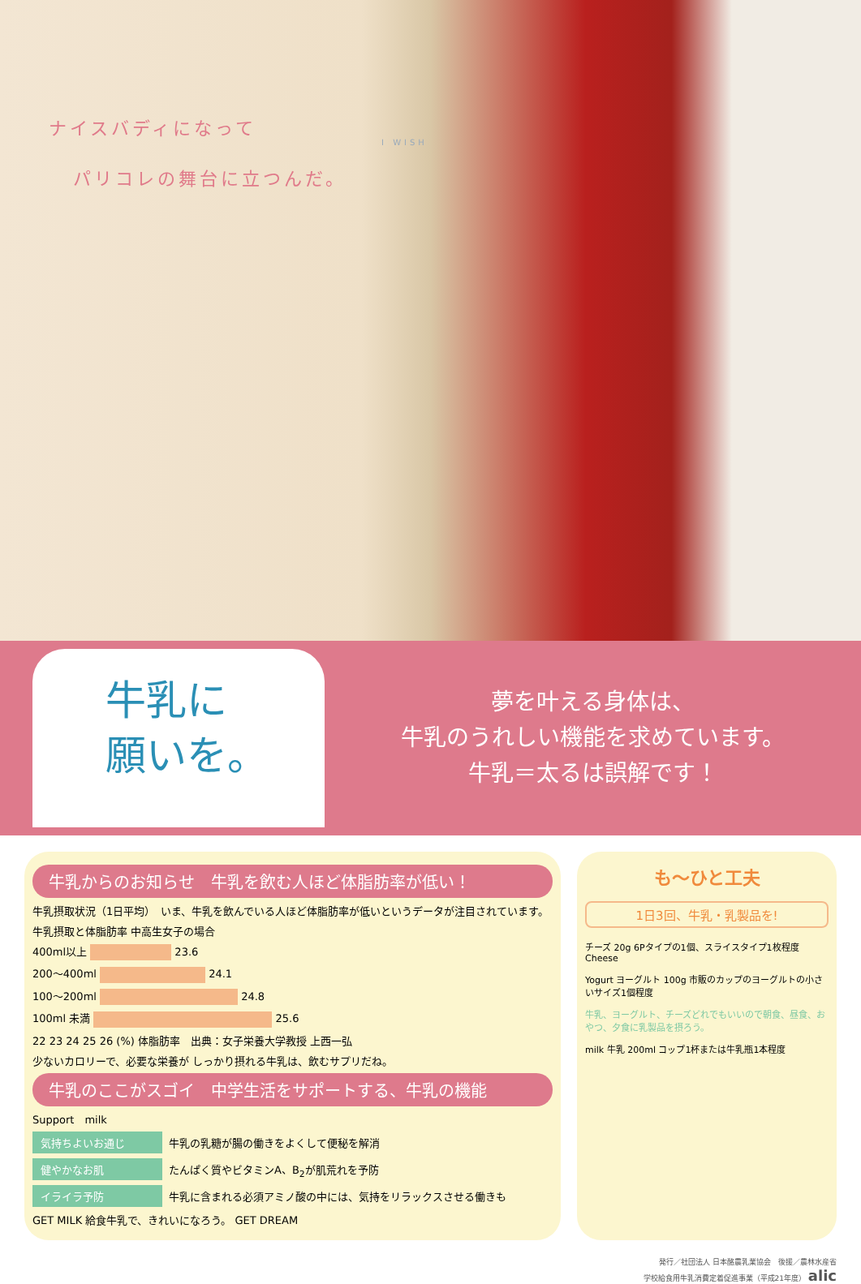ナイスバディになって
パリコレの舞台に立つんだ。
I WISH
牛乳に
願いを。
夢を叶える身体は、
牛乳のうれしい機能を求めています。
牛乳＝太るは誤解です！
牛乳からのお知らせ　牛乳を飲む人ほど体脂肪率が低い！
牛乳摂取状況（1日平均）　いま、牛乳を飲んでいる人ほど体脂肪率が低いというデータが注目されています。
牛乳摂取と体脂肪率 中高生女子の場合
400ml以上 23.6
200〜400ml 24.1
100〜200ml 24.8
100ml 未満 25.6
22 23 24 25 26 (%) 体脂肪率　出典：女子栄養大学教授 上西一弘
少ないカロリーで、必要な栄養が しっかり摂れる牛乳は、飲むサプリだね。
牛乳のここがスゴイ　中学生活をサポートする、牛乳の機能
Support　milk
気持ちよいお通じ 牛乳の乳糖が腸の働きをよくして便秘を解消
健やかなお肌 たんぱく質やビタミンA、B<sub>2</sub>が肌荒れを予防
イライラ予防 牛乳に含まれる必須アミノ酸の中には、気持をリラックスさせる働きも
GET MILK 給食牛乳で、きれいになろう。 GET DREAM
も〜ひと工夫
1日3回、牛乳・乳製品を!
チーズ 20g 6Pタイプの1個、スライスタイプ1枚程度 Cheese
Yogurt ヨーグルト 100g 市販のカップのヨーグルトの小さいサイズ1個程度
牛乳、ヨーグルト、チーズどれでもいいので朝食、昼食、おやつ、夕食に乳製品を摂ろう。
milk 牛乳 200ml コップ1杯または牛乳瓶1本程度
発行／社団法人 日本酪農乳業協会　後援／農林水産省
学校給食用牛乳消費定着促進事業（平成21年度） alic